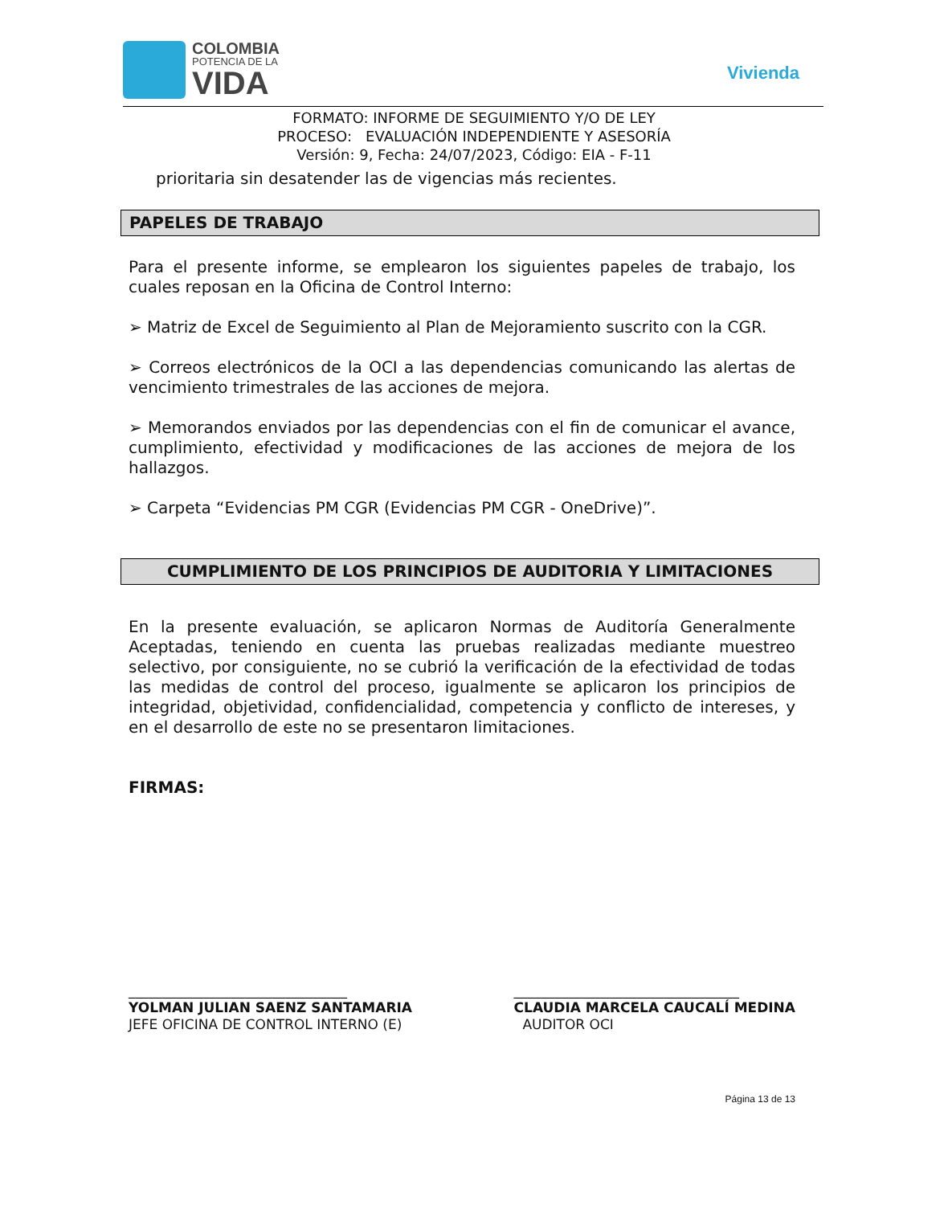COLOMBIA
POTENCIA DE LA
VIDA
Vivienda
FORMATO: INFORME DE SEGUIMIENTO Y/O DE LEY
PROCESO: EVALUACIÓN INDEPENDIENTE Y ASESORÍA
Versión: 9, Fecha: 24/07/2023, Código: EIA - F-11
prioritaria sin desatender las de vigencias más recientes.
PAPELES DE TRABAJO
Para el presente informe, se emplearon los siguientes papeles de trabajo, los cuales reposan en la Oficina de Control Interno:
➢ Matriz de Excel de Seguimiento al Plan de Mejoramiento suscrito con la CGR.
➢ Correos electrónicos de la OCI a las dependencias comunicando las alertas de vencimiento trimestrales de las acciones de mejora.
➢ Memorandos enviados por las dependencias con el fin de comunicar el avance, cumplimiento, efectividad y modificaciones de las acciones de mejora de los hallazgos.
➢ Carpeta “Evidencias PM CGR (Evidencias PM CGR - OneDrive)”.
CUMPLIMIENTO DE LOS PRINCIPIOS DE AUDITORIA Y LIMITACIONES
En la presente evaluación, se aplicaron Normas de Auditoría Generalmente Aceptadas, teniendo en cuenta las pruebas realizadas mediante muestreo selectivo, por consiguiente, no se cubrió la verificación de la efectividad de todas las medidas de control del proceso, igualmente se aplicaron los principios de integridad, objetividad, confidencialidad, competencia y conflicto de intereses, y en el desarrollo de este no se presentaron limitaciones.
FIRMAS:
________________________________
YOLMAN JULIAN SAENZ SANTAMARIA
JEFE OFICINA DE CONTROL INTERNO (E)
_________________________________
CLAUDIA MARCELA CAUCALÍ MEDINA
AUDITOR OCI
Página 13 de 13